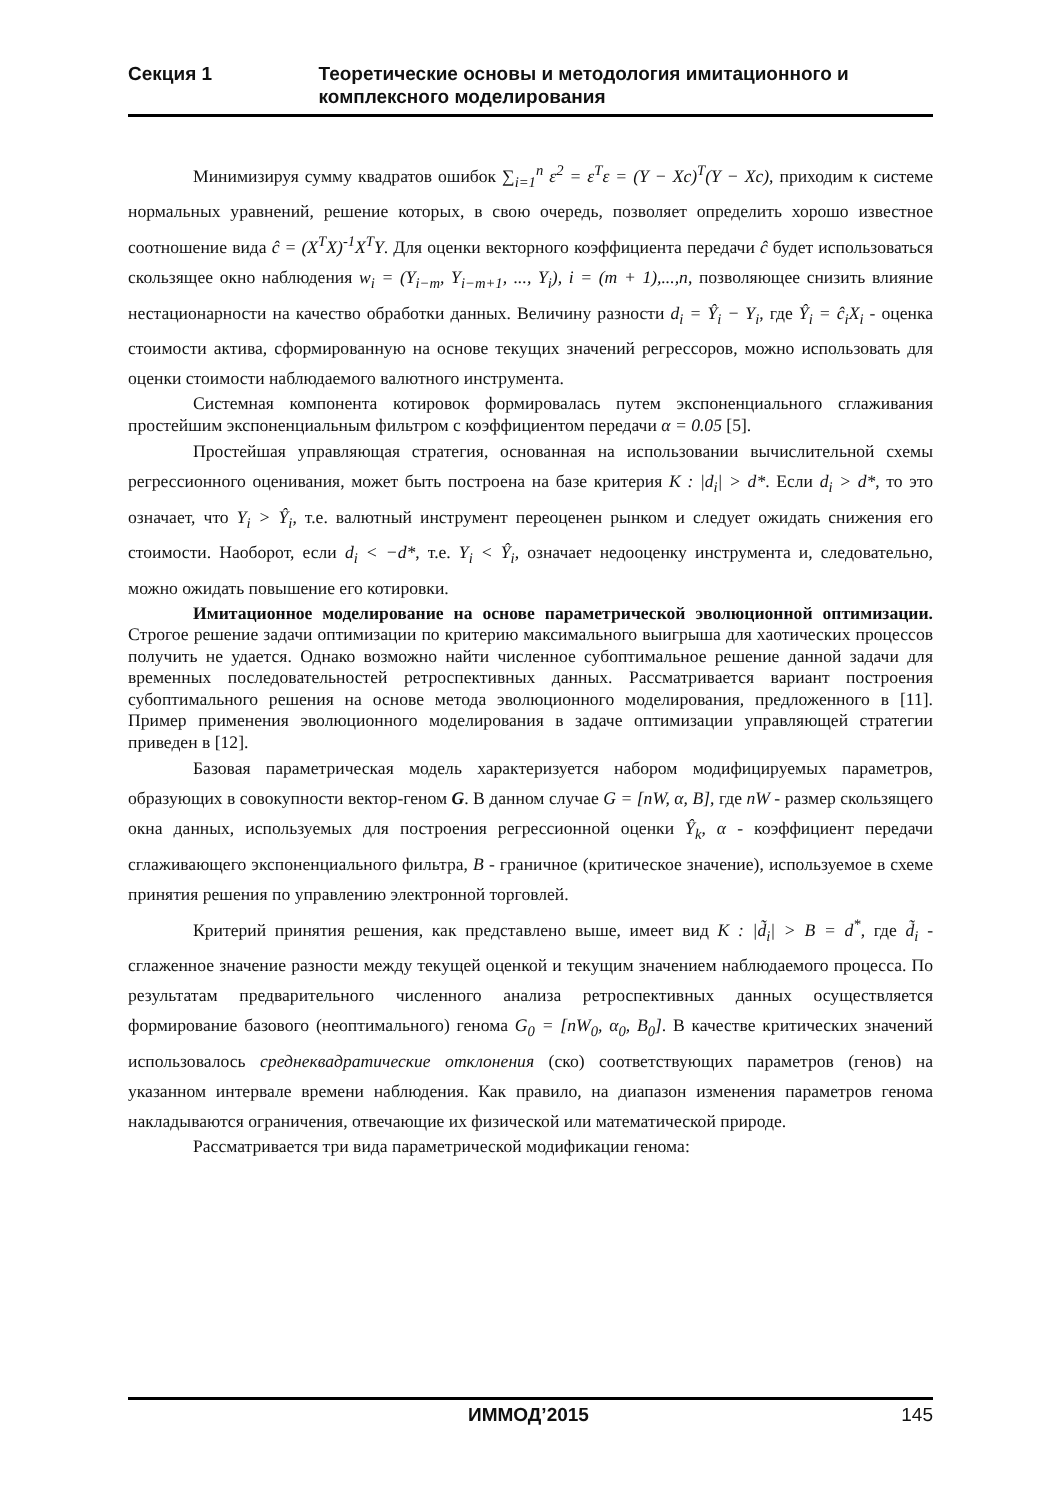Секция 1 Теоретические основы и методология имитационного и комплексного моделирования
Минимизируя сумму квадратов ошибок ∑<sub>i=1</sub><sup>n</sup> ε<sup>2</sup> = ε<sup>T</sup>ε = (Y − Xc)<sup>T</sup>(Y − Xc), приходим к системе нормальных уравнений, решение которых, в свою очередь, позволяет определить хорошо известное соотношение вида ĉ = (X<sup>T</sup>X)<sup>-1</sup>X<sup>T</sup>Y. Для оценки векторного коэффициента передачи ĉ будет использоваться скользящее окно наблюдения w<sub>i</sub> = (Y<sub>i−m</sub>, Y<sub>i−m+1</sub>, ..., Y<sub>i</sub>), i = (m + 1),...,n, позволяющее снизить влияние нестационарности на качество обработки данных. Величину разности d<sub>i</sub> = Ŷ<sub>i</sub> − Y<sub>i</sub>, где Ŷ<sub>i</sub> = ĉ<sub>i</sub>X<sub>i</sub> - оценка стоимости актива, сформированную на основе текущих значений регрессоров, можно использовать для оценки стоимости наблюдаемого валютного инструмента.
Системная компонента котировок формировалась путем экспоненциального сглаживания простейшим экспоненциальным фильтром с коэффициентом передачи α = 0.05 [5].
Простейшая управляющая стратегия, основанная на использовании вычислительной схемы регрессионного оценивания, может быть построена на базе критерия K : |d<sub>i</sub>| > d*. Если d<sub>i</sub> > d*, то это означает, что Y<sub>i</sub> > Ŷ<sub>i</sub>, т.е. валютный инструмент переоценен рынком и следует ожидать снижения его стоимости. Наоборот, если d<sub>i</sub> < −d*, т.е. Y<sub>i</sub> < Ŷ<sub>i</sub>, означает недооценку инструмента и, следовательно, можно ожидать повышение его котировки.
Имитационное моделирование на основе параметрической эволюционной оптимизации. Строгое решение задачи оптимизации по критерию максимального выигрыша для хаотических процессов получить не удается. Однако возможно найти численное субоптимальное решение данной задачи для временных последовательностей ретроспективных данных. Рассматривается вариант построения субоптимального решения на основе метода эволюционного моделирования, предложенного в [11]. Пример применения эволюционного моделирования в задаче оптимизации управляющей стратегии приведен в [12].
Базовая параметрическая модель характеризуется набором модифицируемых параметров, образующих в совокупности вектор-геном G. В данном случае G = [nW, α, B], где nW - размер скользящего окна данных, используемых для построения регрессионной оценки Ŷ<sub>k</sub>, α - коэффициент передачи сглаживающего экспоненциального фильтра, B - граничное (критическое значение), используемое в схеме принятия решения по управлению электронной торговлей.
Критерий принятия решения, как представлено выше, имеет вид K : |d̃<sub>i</sub>| > B = d<sup>*</sup>, где d̃<sub>i</sub> - сглаженное значение разности между текущей оценкой и текущим значением наблюдаемого процесса. По результатам предварительного численного анализа ретроспективных данных осуществляется формирование базового (неоптимального) генома G<sub>0</sub> = [nW<sub>0</sub>, α<sub>0</sub>, B<sub>0</sub>]. В качестве критических значений использовалось среднеквадратические отклонения (ско) соответствующих параметров (генов) на указанном интервале времени наблюдения. Как правило, на диапазон изменения параметров генома накладываются ограничения, отвечающие их физической или математической природе.
Рассматривается три вида параметрической модификации генома:
ИММОД’2015 145